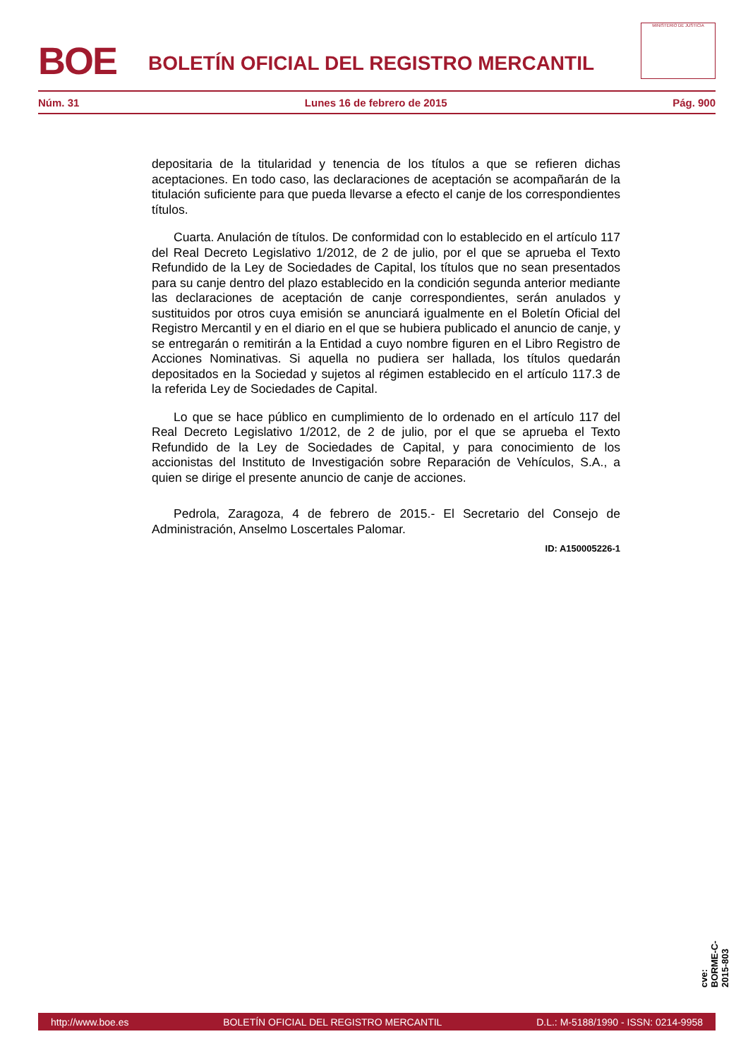BOE
BOLETÍN OFICIAL DEL REGISTRO MERCANTIL
MINISTERIO DE JUSTICIA
Núm. 31 Lunes 16 de febrero de 2015 Pág. 900
depositaria de la titularidad y tenencia de los títulos a que se refieren dichas aceptaciones. En todo caso, las declaraciones de aceptación se acompañarán de la titulación suficiente para que pueda llevarse a efecto el canje de los correspondientes títulos.
Cuarta. Anulación de títulos. De conformidad con lo establecido en el artículo 117 del Real Decreto Legislativo 1/2012, de 2 de julio, por el que se aprueba el Texto Refundido de la Ley de Sociedades de Capital, los títulos que no sean presentados para su canje dentro del plazo establecido en la condición segunda anterior mediante las declaraciones de aceptación de canje correspondientes, serán anulados y sustituidos por otros cuya emisión se anunciará igualmente en el Boletín Oficial del Registro Mercantil y en el diario en el que se hubiera publicado el anuncio de canje, y se entregarán o remitirán a la Entidad a cuyo nombre figuren en el Libro Registro de Acciones Nominativas. Si aquella no pudiera ser hallada, los títulos quedarán depositados en la Sociedad y sujetos al régimen establecido en el artículo 117.3 de la referida Ley de Sociedades de Capital.
Lo que se hace público en cumplimiento de lo ordenado en el artículo 117 del Real Decreto Legislativo 1/2012, de 2 de julio, por el que se aprueba el Texto Refundido de la Ley de Sociedades de Capital, y para conocimiento de los accionistas del Instituto de Investigación sobre Reparación de Vehículos, S.A., a quien se dirige el presente anuncio de canje de acciones.
Pedrola, Zaragoza, 4 de febrero de 2015.- El Secretario del Consejo de Administración, Anselmo Loscertales Palomar.
ID: A150005226-1
cve: BORME-C-2015-803
http://www.boe.es BOLETÍN OFICIAL DEL REGISTRO MERCANTIL D.L.: M-5188/1990 - ISSN: 0214-9958